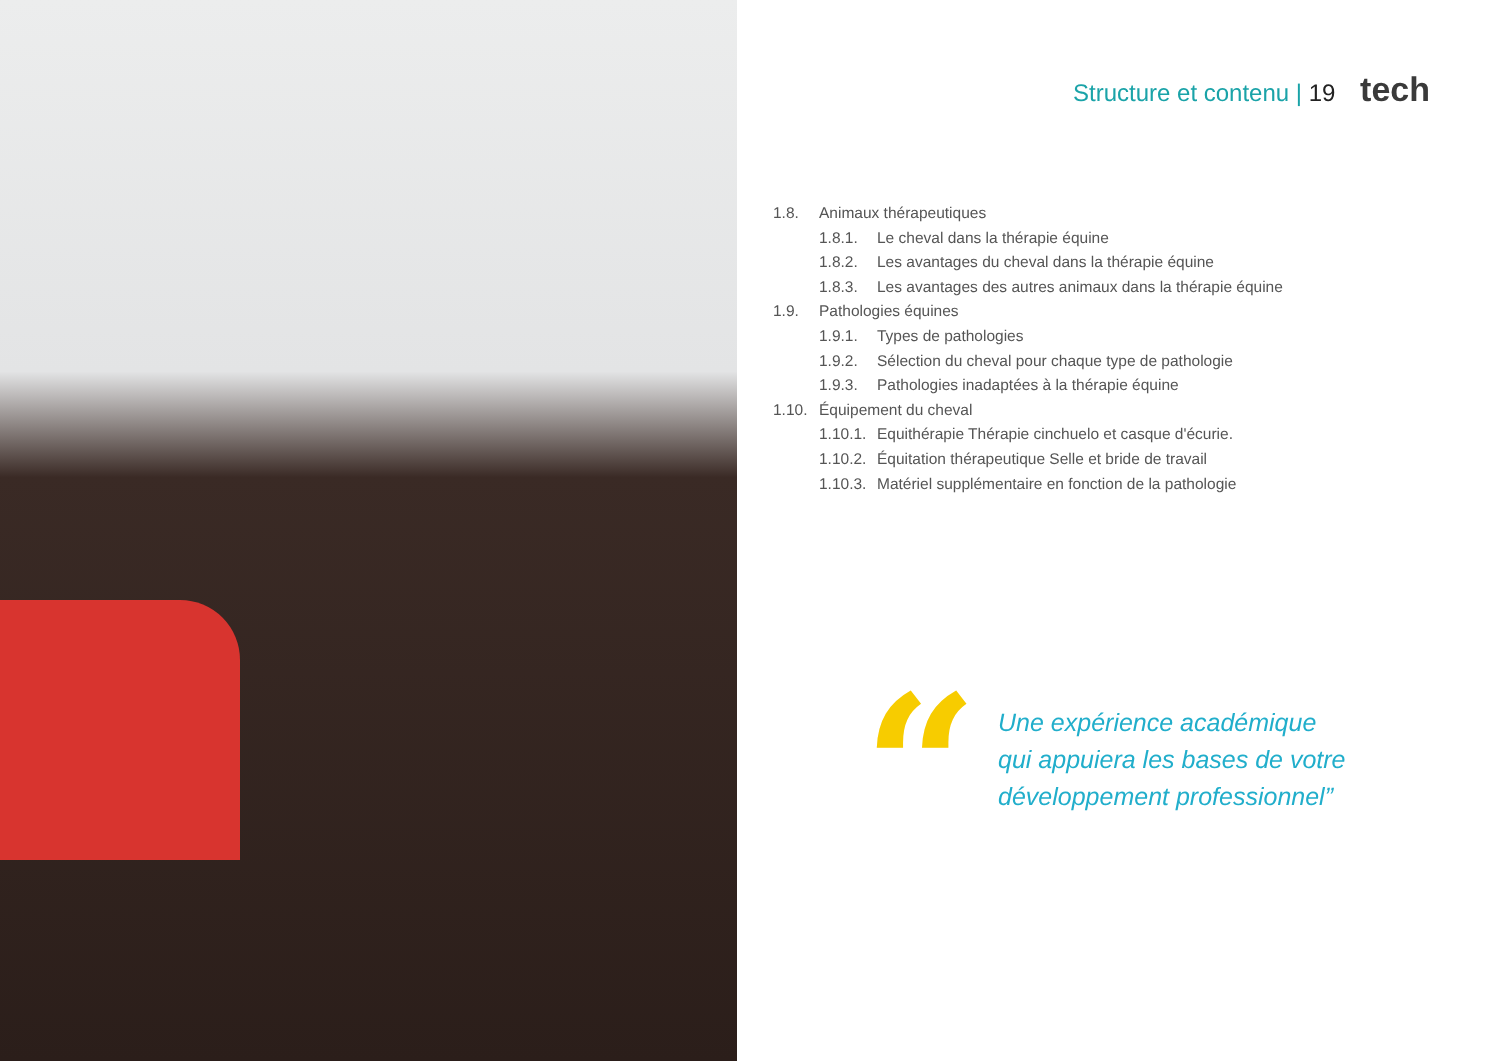Structure et contenu | 19 tech
1.8. Animaux thérapeutiques
1.8.1. Le cheval dans la thérapie équine
1.8.2. Les avantages du cheval dans la thérapie équine
1.8.3. Les avantages des autres animaux dans la thérapie équine
1.9. Pathologies équines
1.9.1. Types de pathologies
1.9.2. Sélection du cheval pour chaque type de pathologie
1.9.3. Pathologies inadaptées à la thérapie équine
1.10. Équipement du cheval
1.10.1. Equithérapie Thérapie cinchuelo et casque d'écurie.
1.10.2. Équitation thérapeutique Selle et bride de travail
1.10.3. Matériel supplémentaire en fonction de la pathologie
“
Une expérience académique
qui appuiera les bases de votre
développement professionnel”